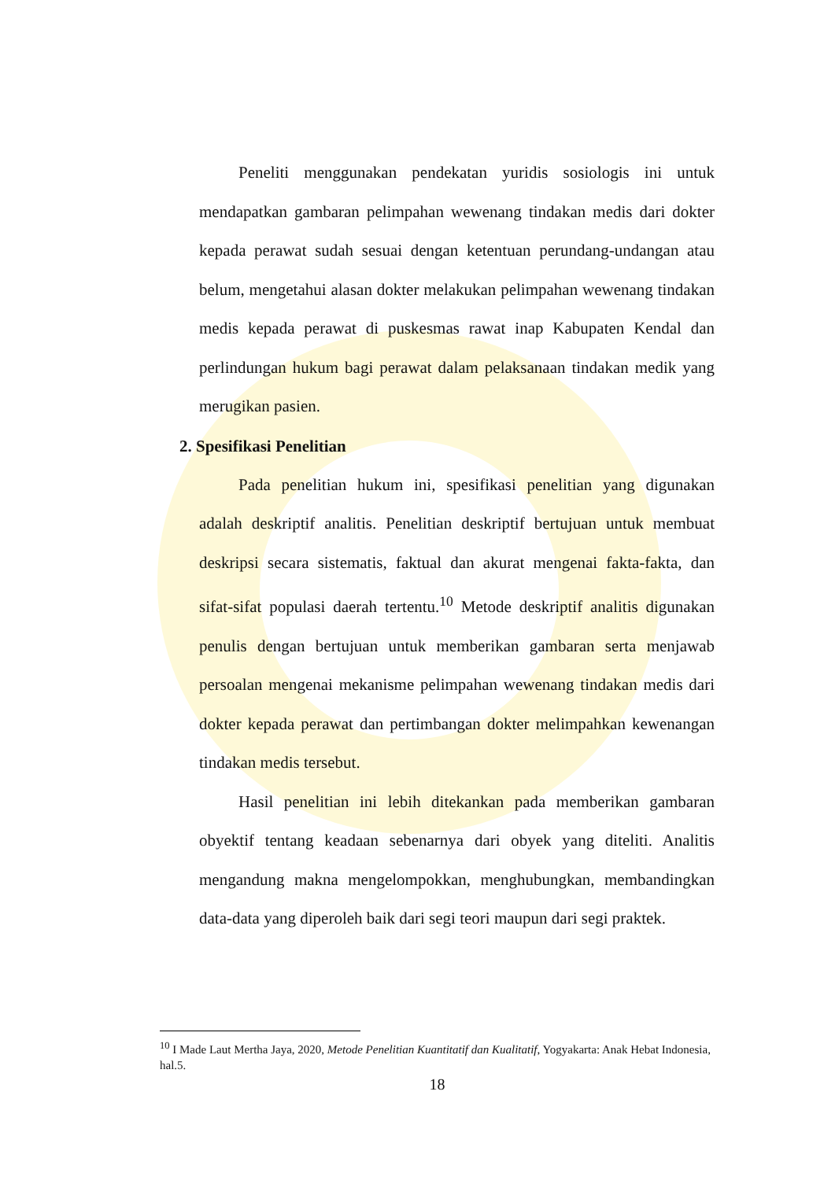Peneliti menggunakan pendekatan yuridis sosiologis ini untuk mendapatkan gambaran pelimpahan wewenang tindakan medis dari dokter kepada perawat sudah sesuai dengan ketentuan perundang-undangan atau belum, mengetahui alasan dokter melakukan pelimpahan wewenang tindakan medis kepada perawat di puskesmas rawat inap Kabupaten Kendal dan perlindungan hukum bagi perawat dalam pelaksanaan tindakan medik yang merugikan pasien.
2. Spesifikasi Penelitian
Pada penelitian hukum ini, spesifikasi penelitian yang digunakan adalah deskriptif analitis. Penelitian deskriptif bertujuan untuk membuat deskripsi secara sistematis, faktual dan akurat mengenai fakta-fakta, dan sifat-sifat populasi daerah tertentu.<sup>10</sup> Metode deskriptif analitis digunakan penulis dengan bertujuan untuk memberikan gambaran serta menjawab persoalan mengenai mekanisme pelimpahan wewenang tindakan medis dari dokter kepada perawat dan pertimbangan dokter melimpahkan kewenangan tindakan medis tersebut.
Hasil penelitian ini lebih ditekankan pada memberikan gambaran obyektif tentang keadaan sebenarnya dari obyek yang diteliti. Analitis mengandung makna mengelompokkan, menghubungkan, membandingkan data-data yang diperoleh baik dari segi teori maupun dari segi praktek.
<sup>10</sup> I Made Laut Mertha Jaya, 2020, Metode Penelitian Kuantitatif dan Kualitatif, Yogyakarta: Anak Hebat Indonesia, hal.5.
18